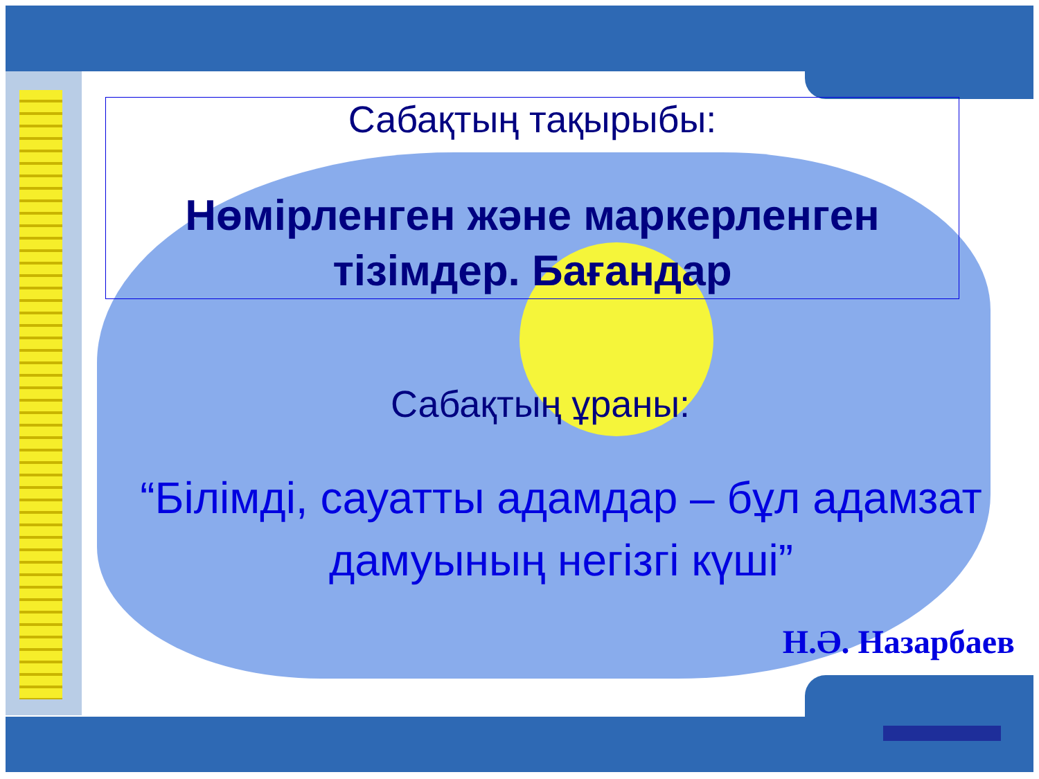Сабақтың тақырыбы:
Нөмірленген және маркерленген тізімдер. Бағандар
Сабақтың ұраны:
“Білімді, сауатты адамдар – бұл адамзат дамуының негізгі күші”
Н.Ә. Назарбаев